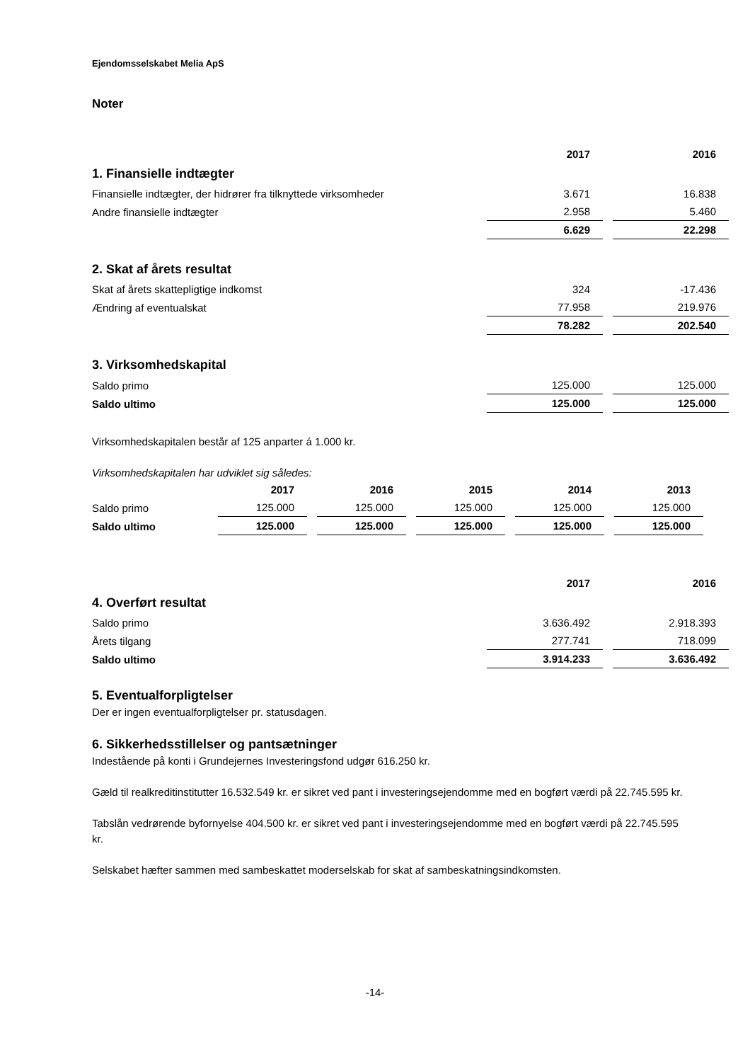Ejendomsselskabet Melia ApS
Noter
| | 2017 | | 2016 |
| 1. Finansielle indtægter | | | |
| Finansielle indtægter, der hidrører fra tilknyttede virksomheder | 3.671 | | 16.838 |
| Andre finansielle indtægter | 2.958 | | 5.460 |
| | 6.629 | | 22.298 |
| 2. Skat af årets resultat | | | |
| Skat af årets skattepligtige indkomst | 324 | | -17.436 |
| Ændring af eventualskat | 77.958 | | 219.976 |
| | 78.282 | | 202.540 |
| 3. Virksomhedskapital | | | |
| Saldo primo | 125.000 | | 125.000 |
| Saldo ultimo | 125.000 | | 125.000 |
Virksomhedskapitalen består af 125 anparter á 1.000 kr.
Virksomhedskapitalen har udviklet sig således:
| | 2017 | | 2016 | | 2015 | | 2014 | | 2013 |
| Saldo primo | 125.000 | | 125.000 | | 125.000 | | 125.000 | | 125.000 |
| Saldo ultimo | 125.000 | | 125.000 | | 125.000 | | 125.000 | | 125.000 |
| | 2017 | | 2016 |
| 4. Overført resultat | | | |
| Saldo primo | 3.636.492 | | 2.918.393 |
| Årets tilgang | 277.741 | | 718.099 |
| Saldo ultimo | 3.914.233 | | 3.636.492 |
5. Eventualforpligtelser
Der er ingen eventualforpligtelser pr. statusdagen.
6. Sikkerhedsstillelser og pantsætninger
Indestående på konti i Grundejernes Investeringsfond udgør 616.250 kr.
Gæld til realkreditinstitutter 16.532.549 kr. er sikret ved pant i investeringsejendomme med en bogført værdi på 22.745.595 kr.
Tabslån vedrørende byfornyelse 404.500 kr. er sikret ved pant i investeringsejendomme med en bogført værdi på 22.745.595 kr.
Selskabet hæfter sammen med sambeskattet moderselskab for skat af sambeskatningsindkomsten.
-14-